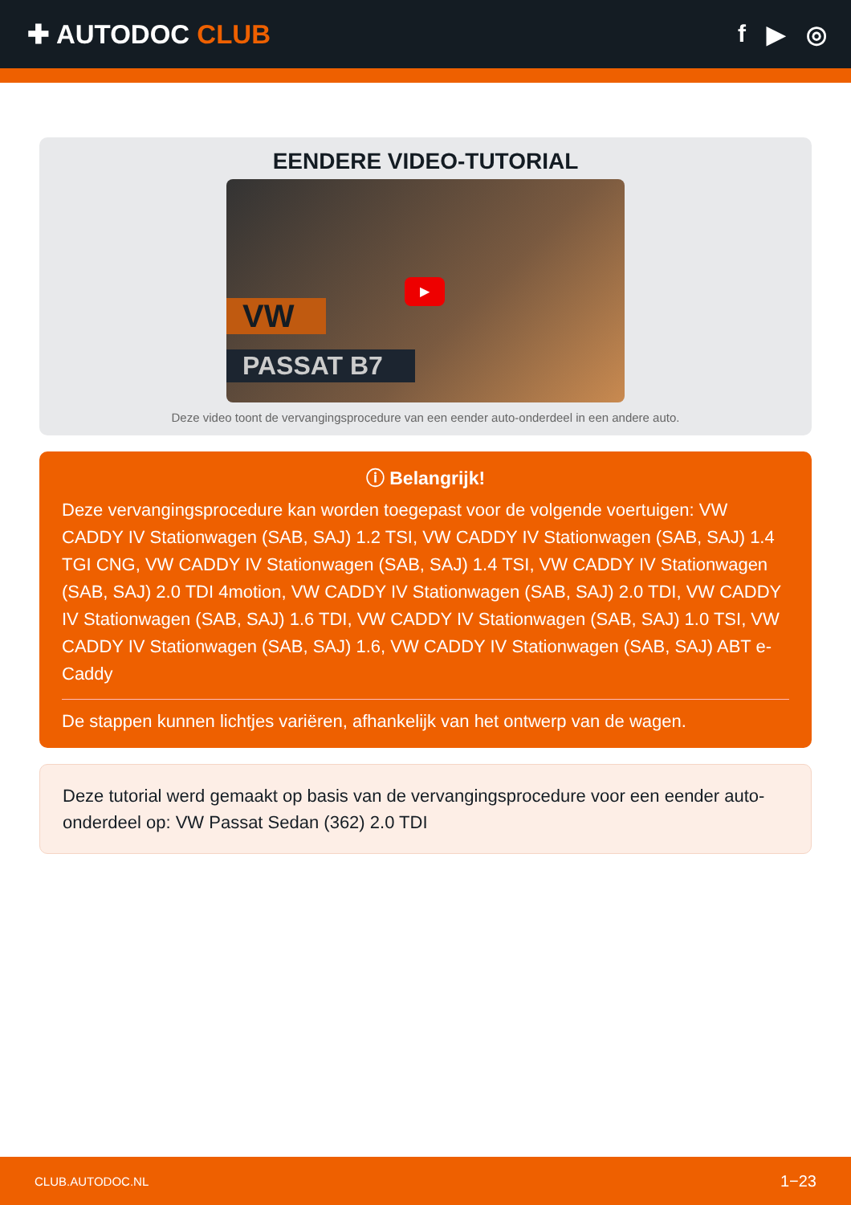✚ AUTODOC CLUB f ▶ ◎
EENDERE VIDEO-TUTORIAL
VW
PASSAT B7
▶
Deze video toont de vervangingsprocedure van een eender auto-onderdeel in een andere auto.
ⓘ Belangrijk!
Deze vervangingsprocedure kan worden toegepast voor de volgende voertuigen: VW CADDY IV Stationwagen (SAB, SAJ) 1.2 TSI, VW CADDY IV Stationwagen (SAB, SAJ) 1.4 TGI CNG, VW CADDY IV Stationwagen (SAB, SAJ) 1.4 TSI, VW CADDY IV Stationwagen (SAB, SAJ) 2.0 TDI 4motion, VW CADDY IV Stationwagen (SAB, SAJ) 2.0 TDI, VW CADDY IV Stationwagen (SAB, SAJ) 1.6 TDI, VW CADDY IV Stationwagen (SAB, SAJ) 1.0 TSI, VW CADDY IV Stationwagen (SAB, SAJ) 1.6, VW CADDY IV Stationwagen (SAB, SAJ) ABT e-Caddy
De stappen kunnen lichtjes variëren, afhankelijk van het ontwerp van de wagen.
Deze tutorial werd gemaakt op basis van de vervangingsprocedure voor een eender auto-onderdeel op: VW Passat Sedan (362) 2.0 TDI
CLUB.AUTODOC.NL 1−23